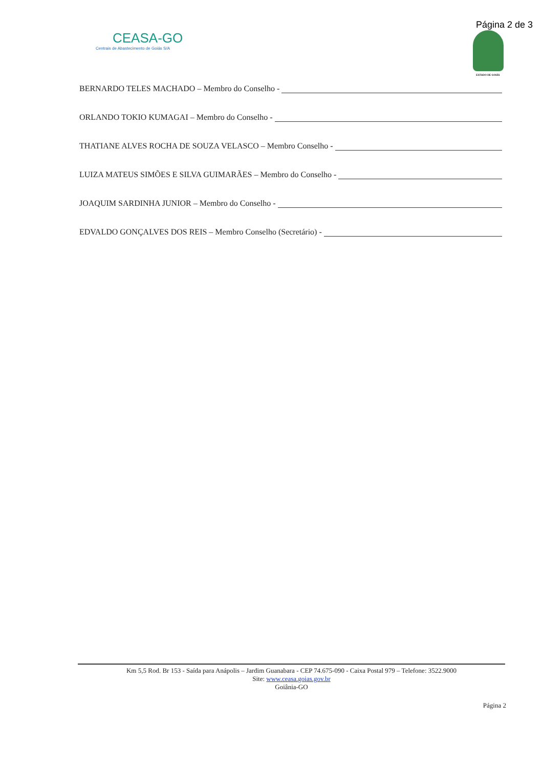Página 2 de 3
CEASA-GO
Centrais de Abastecimento de Goiás S/A
ESTADO DE GOIÁS
BERNARDO TELES MACHADO – Membro do Conselho -
ORLANDO TOKIO KUMAGAI – Membro do Conselho -
THATIANE ALVES ROCHA DE SOUZA VELASCO – Membro Conselho -
LUIZA MATEUS SIMÕES E SILVA GUIMARÃES – Membro do Conselho -
JOAQUIM SARDINHA JUNIOR – Membro do Conselho -
EDVALDO GONÇALVES DOS REIS – Membro Conselho (Secretário) -
Km 5,5 Rod. Br 153 - Saída para Anápolis – Jardim Guanabara - CEP 74.675-090 - Caixa Postal 979 – Telefone: 3522.9000
Site: www.ceasa.goias.gov.br
Goiânia-GO
Página 2